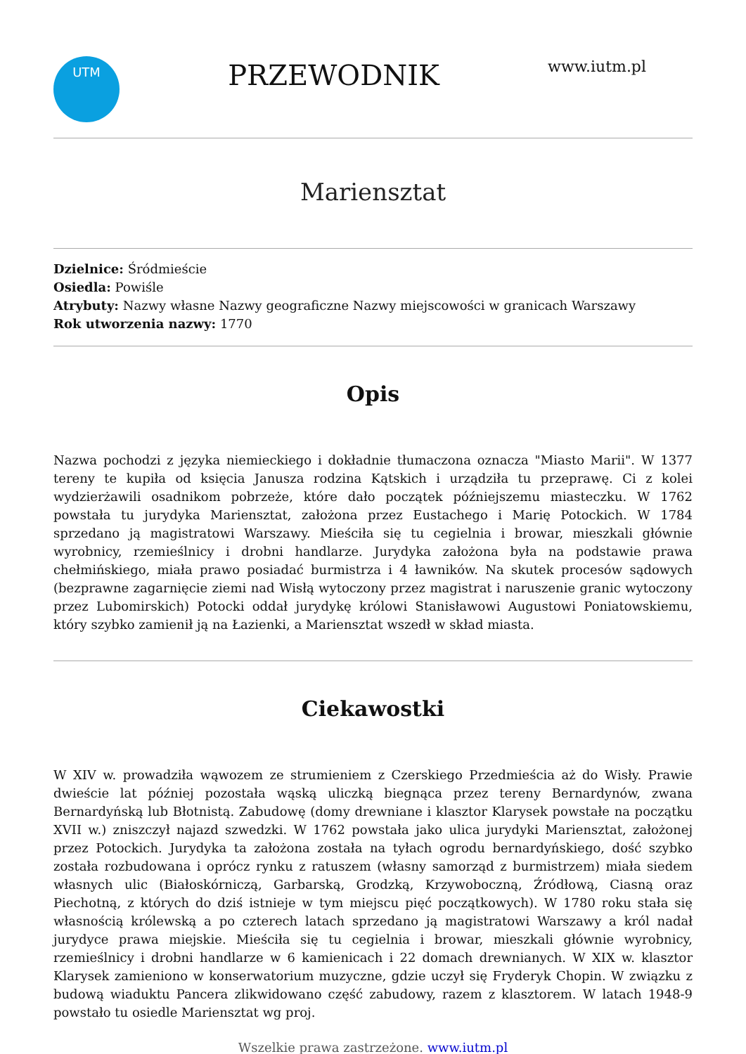UTM
PRZEWODNIK
www.iutm.pl
Mariensztat
Dzielnice: Śródmieście
Osiedla: Powiśle
Atrybuty: Nazwy własne Nazwy geograficzne Nazwy miejscowości w granicach Warszawy
Rok utworzenia nazwy: 1770
Opis
Nazwa pochodzi z języka niemieckiego i dokładnie tłumaczona oznacza "Miasto Marii". W 1377 tereny te kupiła od księcia Janusza rodzina Kątskich i urządziła tu przeprawę. Ci z kolei wydzierżawili osadnikom pobrzeże, które dało początek późniejszemu miasteczku. W 1762 powstała tu jurydyka Mariensztat, założona przez Eustachego i Marię Potockich. W 1784 sprzedano ją magistratowi Warszawy. Mieściła się tu cegielnia i browar, mieszkali głównie wyrobnicy, rzemieślnicy i drobni handlarze. Jurydyka założona była na podstawie prawa chełmińskiego, miała prawo posiadać burmistrza i 4 ławników. Na skutek procesów sądowych (bezprawne zagarnięcie ziemi nad Wisłą wytoczony przez magistrat i naruszenie granic wytoczony przez Lubomirskich) Potocki oddał jurydykę królowi Stanisławowi Augustowi Poniatowskiemu, który szybko zamienił ją na Łazienki, a Mariensztat wszedł w skład miasta.
Ciekawostki
W XIV w. prowadziła wąwozem ze strumieniem z Czerskiego Przedmieścia aż do Wisły. Prawie dwieście lat później pozostała wąską uliczką biegnąca przez tereny Bernardynów, zwana Bernardyńską lub Błotnistą. Zabudowę (domy drewniane i klasztor Klarysek powstałe na początku XVII w.) zniszczył najazd szwedzki. W 1762 powstała jako ulica jurydyki Mariensztat, założonej przez Potockich. Jurydyka ta założona została na tyłach ogrodu bernardyńskiego, dość szybko została rozbudowana i oprócz rynku z ratuszem (własny samorząd z burmistrzem) miała siedem własnych ulic (Białoskórniczą, Garbarską, Grodzką, Krzywoboczną, Źródłową, Ciasną oraz Piechotną, z których do dziś istnieje w tym miejscu pięć początkowych). W 1780 roku stała się własnością królewską a po czterech latach sprzedano ją magistratowi Warszawy a król nadał jurydyce prawa miejskie. Mieściła się tu cegielnia i browar, mieszkali głównie wyrobnicy, rzemieślnicy i drobni handlarze w 6 kamienicach i 22 domach drewnianych. W XIX w. klasztor Klarysek zamieniono w konserwatorium muzyczne, gdzie uczył się Fryderyk Chopin. W związku z budową wiaduktu Pancera zlikwidowano część zabudowy, razem z klasztorem. W latach 1948-9 powstało tu osiedle Mariensztat wg proj.
Wszelkie prawa zastrzeżone. www.iutm.pl